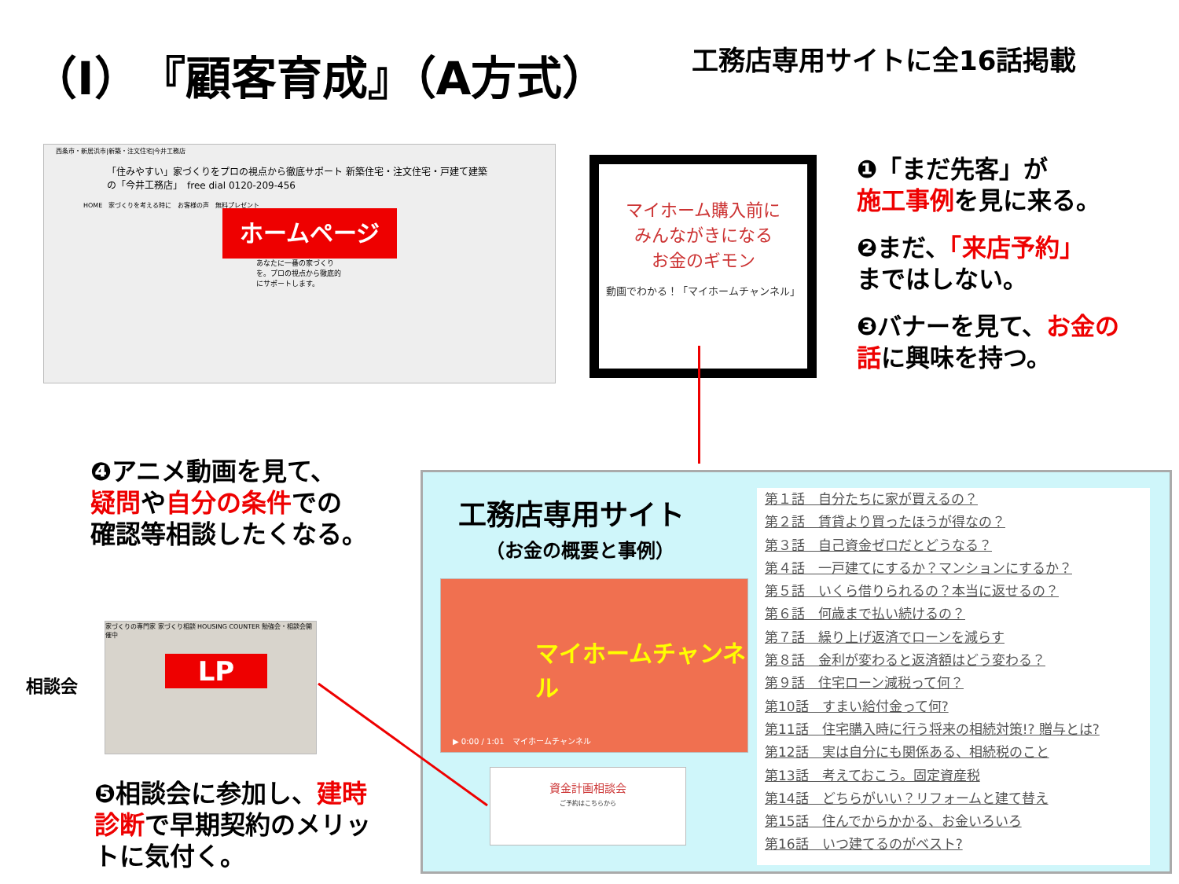（Ⅰ）『顧客育成』（A方式） 工務店専用サイトに全16話掲載
西条市・新居浜市|新築・注文住宅|今井工務店
「住みやすい」家づくりをプロの視点から徹底サポート 新築住宅・注文住宅・戸建て建築の「今井工務店」　free dial 0120-209-456
HOME　家づくりを考える時に　お客様の声　無料プレゼント
あなたに一番の家づくりを。プロの視点から徹底的にサポートします。
ホームページ
マイホーム購入前に
みんながきになる
お金のギモン
動画でわかる！「マイホームチャンネル」
❶「まだ先客」が
施工事例を見に来る。
❷まだ、「来店予約」
まではしない。
❸バナーを見て、お金の
話に興味を持つ。
❹アニメ動画を見て、
疑問や自分の条件での
確認等相談したくなる。
相談会
家づくりの専門家 家づくり相談 HOUSING COUNTER 勉強会・相談会開催中
LP
❺相談会に参加し、建時
診断で早期契約のメリッ
トに気付く。
工務店専用サイト
（お金の概要と事例）
マイホームチャンネル
▶ 0:00 / 1:01　マイホームチャンネル
資金計画相談会
ご予約はこちらから
第１話　自分たちに家が買えるの？
第２話　賃貸より買ったほうが得なの？
第３話　自己資金ゼロだとどうなる？
第４話　一戸建てにするか？マンションにするか？
第５話　いくら借りられるの？本当に返せるの？
第６話　何歳まで払い続けるの？
第７話　繰り上げ返済でローンを減らす
第８話　金利が変わると返済額はどう変わる？
第９話　住宅ローン減税って何？
第10話　すまい給付金って何?
第11話　住宅購入時に行う将来の相続対策!? 贈与とは?
第12話　実は自分にも関係ある、相続税のこと
第13話　考えておこう。固定資産税
第14話　どちらがいい？リフォームと建て替え
第15話　住んでからかかる、お金いろいろ
第16話　いつ建てるのがベスト?